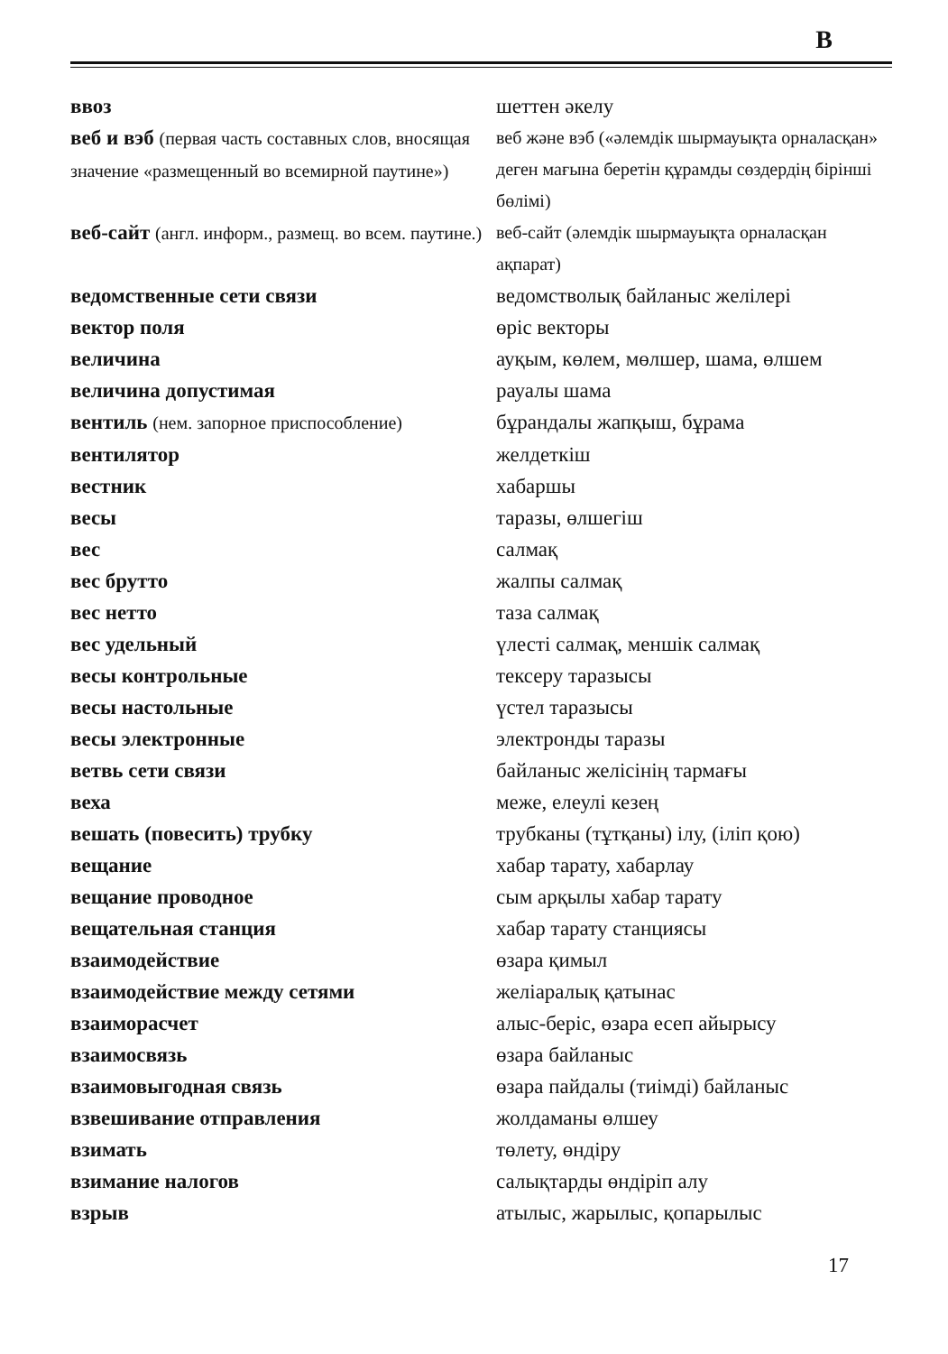В
| ввоз | шеттен әкелу |
| веб и вэб (первая часть составных слов, вносящая значение «размещенный во всемирной паутине») | веб және вэб («әлемдік шырмауықта орналасқан» деген мағына беретін құрамды сөздердің бірінші бөлімі) |
| веб-сайт (англ. информ., размещ. во всем. паутине.) | веб-сайт (әлемдік шырмауықта орналасқан ақпарат) |
| ведомственные сети связи | ведомстволық байланыс желілері |
| вектор поля | өріс векторы |
| величина | ауқым, көлем, мөлшер, шама, өлшем |
| величина допустимая | рауалы шама |
| вентиль (нем. запорное приспособление) | бұрандалы жапқыш, бұрама |
| вентилятор | желдеткіш |
| вестник | хабаршы |
| весы | таразы, өлшегіш |
| вес | салмақ |
| вес брутто | жалпы салмақ |
| вес нетто | таза салмақ |
| вес удельный | үлесті салмақ, меншік салмақ |
| весы контрольные | тексеру таразысы |
| весы настольные | үстел таразысы |
| весы электронные | электронды таразы |
| ветвь сети связи | байланыс желісінің тармағы |
| веха | меже, елеулі кезең |
| вешать (повесить) трубку | трубканы (тұтқаны) ілу, (іліп қою) |
| вещание | хабар тарату, хабарлау |
| вещание проводное | сым арқылы хабар тарату |
| вещательная станция | хабар тарату станциясы |
| взаимодействие | өзара қимыл |
| взаимодействие между сетями | желіаралық қатынас |
| взаиморасчет | алыс-беріс, өзара есеп айырысу |
| взаимосвязь | өзара байланыс |
| взаимовыгодная связь | өзара пайдалы (тиімді) байланыс |
| взвешивание отправления | жолдаманы өлшеу |
| взимать | төлету, өндіру |
| взимание налогов | салықтарды өндіріп алу |
| взрыв | атылыс, жарылыс, қопарылыс |
17